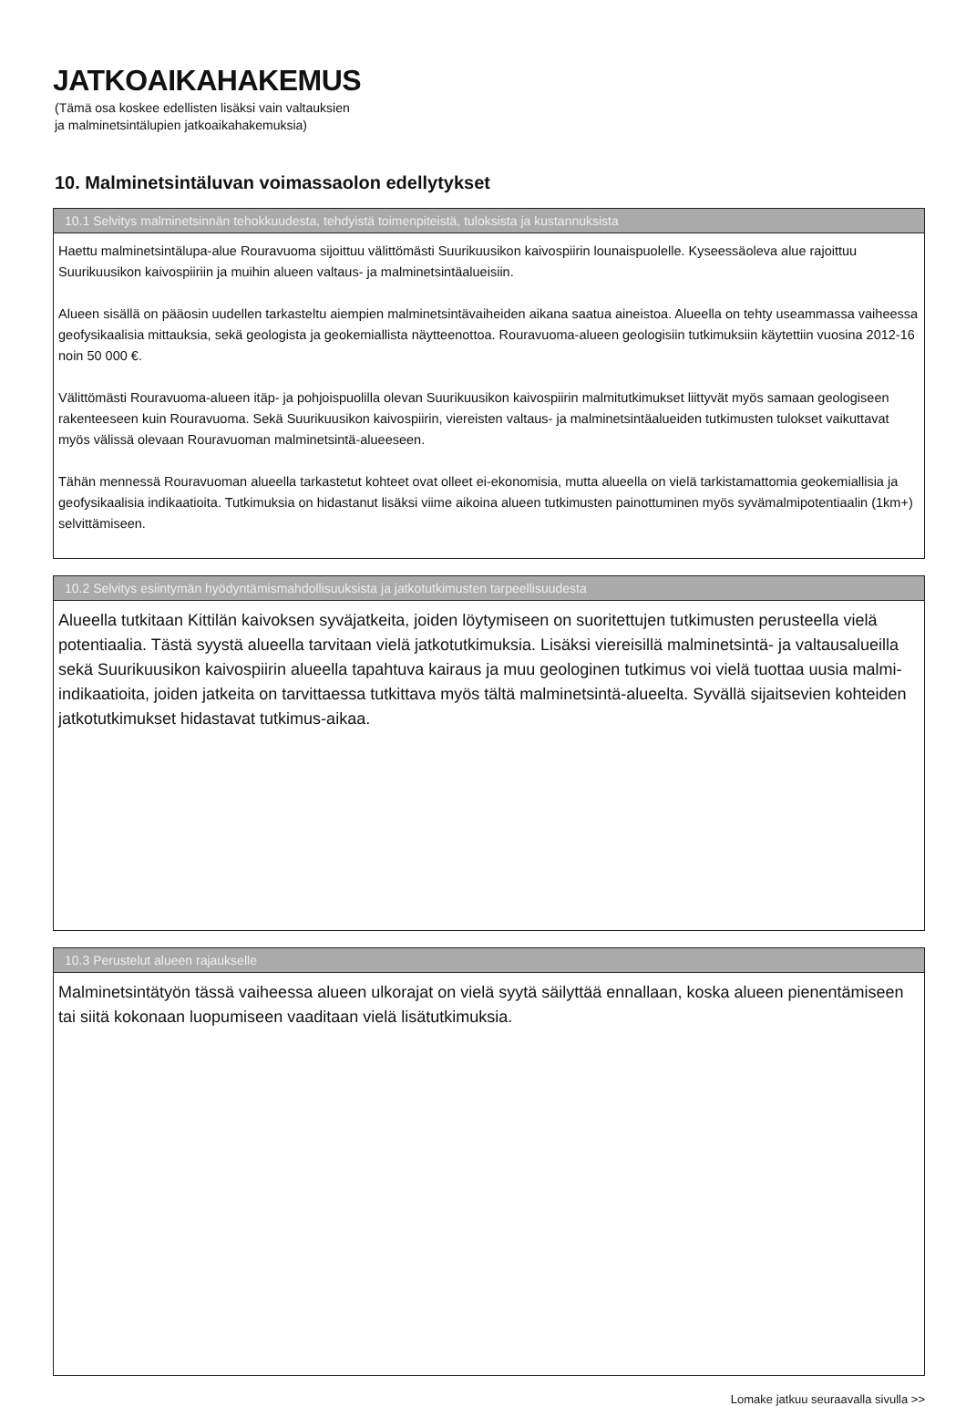JATKOAIKAHAKEMUS
(Tämä osa koskee edellisten lisäksi vain valtauksien
ja malminetsintälupien jatkoaikahakemuksia)
10. Malminetsintäluvan voimassaolon edellytykset
10.1 Selvitys malminetsinnän tehokkuudesta, tehdyistä toimenpiteistä, tuloksista ja kustannuksista
Haettu malminetsintälupa-alue Rouravuoma sijoittuu välittömästi Suurikuusikon kaivospiirin lounaispuolelle. Kyseessäoleva alue rajoittuu Suurikuusikon kaivospiiriin ja muihin alueen valtaus- ja malminetsintäalueisiin.
Alueen sisällä on pääosin uudellen tarkasteltu aiempien malminetsintävaiheiden aikana saatua aineistoa. Alueella on tehty useammassa vaiheessa geofysikaalisia mittauksia, sekä geologista ja geokemiallista näytteenottoa. Rouravuoma-alueen geologisiin tutkimuksiin käytettiin vuosina 2012-16 noin 50 000 €.
Välittömästi Rouravuoma-alueen itäp- ja pohjoispuolilla olevan Suurikuusikon kaivospiirin malmitutkimukset liittyvät myös samaan geologiseen rakenteeseen kuin Rouravuoma. Sekä Suurikuusikon kaivospiirin, viereisten valtaus- ja malminetsintäalueiden tutkimusten tulokset vaikuttavat myös välissä olevaan Rouravuoman malminetsintä-alueeseen.
Tähän mennessä Rouravuoman alueella tarkastetut kohteet ovat olleet ei-ekonomisia, mutta alueella on vielä tarkistamattomia geokemiallisia ja geofysikaalisia indikaatioita. Tutkimuksia on hidastanut lisäksi viime aikoina alueen tutkimusten painottuminen myös syvämalmipotentiaalin (1km+) selvittämiseen.
10.2 Selvitys esiintymän hyödyntämismahdollisuuksista ja jatkotutkimusten tarpeellisuudesta
Alueella tutkitaan Kittilän kaivoksen syväjatkeita, joiden löytymiseen on suoritettujen tutkimusten perusteella vielä potentiaalia. Tästä syystä alueella tarvitaan vielä jatkotutkimuksia. Lisäksi viereisillä malminetsintä- ja valtausalueilla sekä Suurikuusikon kaivospiirin alueella tapahtuva kairaus ja muu geologinen tutkimus voi vielä tuottaa uusia malmi-indikaatioita, joiden jatkeita on tarvittaessa tutkittava myös tältä malminetsintä-alueelta. Syvällä sijaitsevien kohteiden jatkotutkimukset hidastavat tutkimus-aikaa.
10.3 Perustelut alueen rajaukselle
Malminetsintätyön tässä vaiheessa alueen ulkorajat on vielä syytä säilyttää ennallaan, koska alueen pienentämiseen tai siitä kokonaan luopumiseen vaaditaan vielä lisätutkimuksia.
Lomake jatkuu seuraavalla sivulla >>